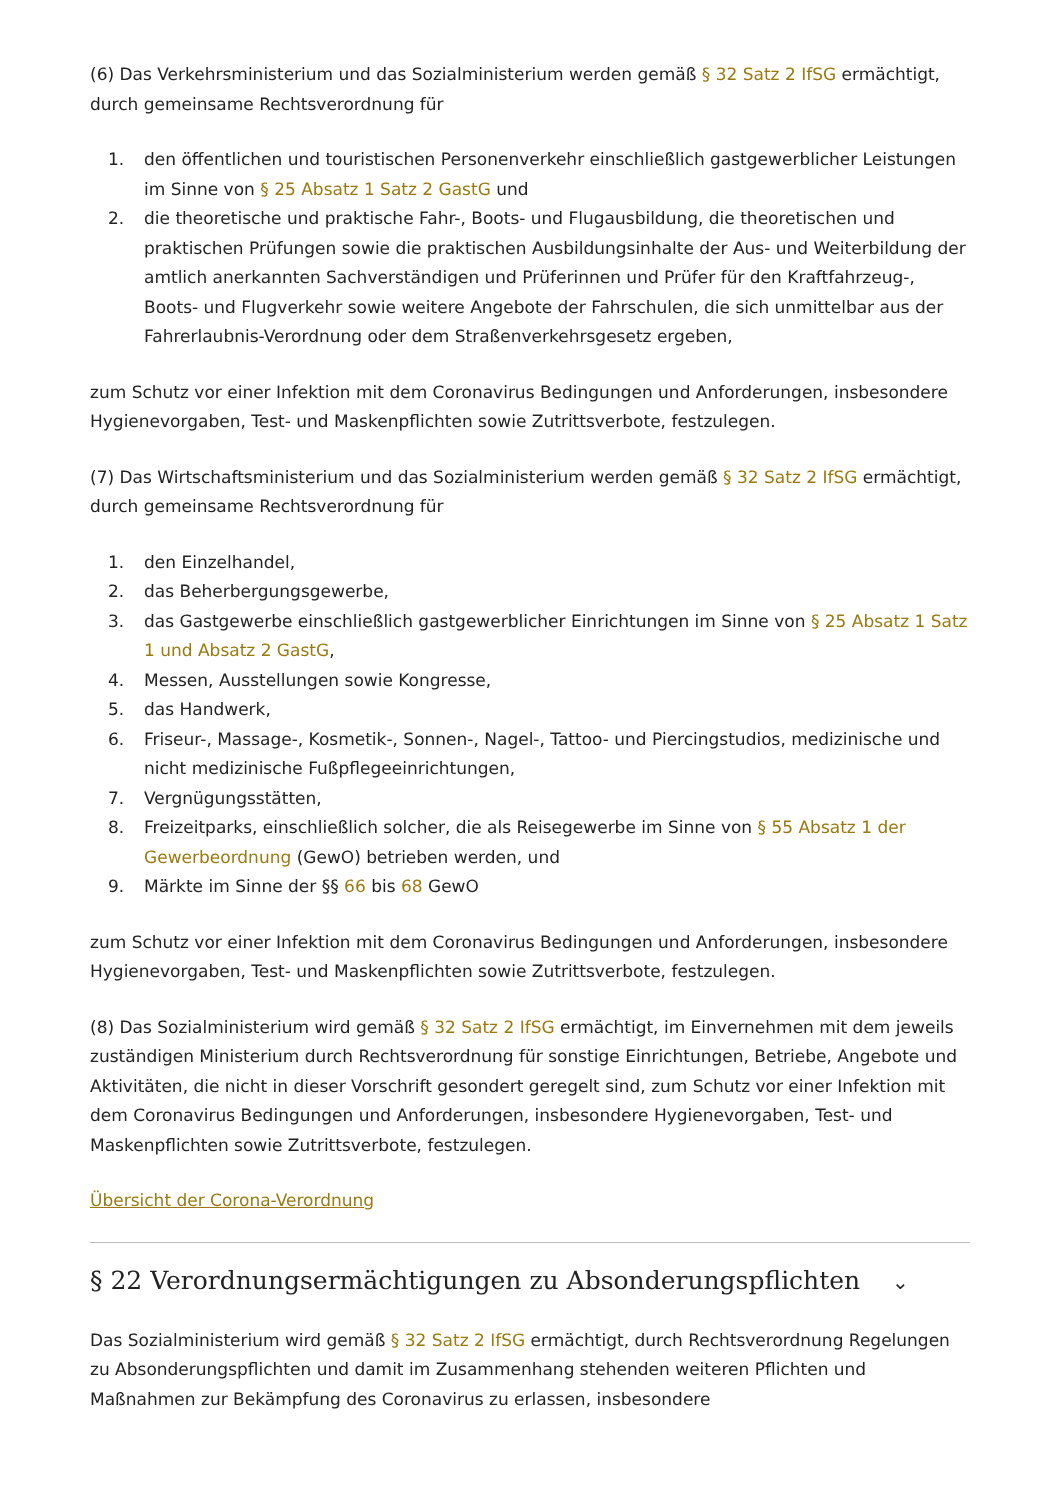(6) Das Verkehrsministerium und das Sozialministerium werden gemäß § 32 Satz 2 IfSG ermächtigt, durch gemeinsame Rechtsverordnung für
1. den öffentlichen und touristischen Personenverkehr einschließlich gastgewerblicher Leistungen im Sinne von § 25 Absatz 1 Satz 2 GastG und
2. die theoretische und praktische Fahr-, Boots- und Flugausbildung, die theoretischen und praktischen Prüfungen sowie die praktischen Ausbildungsinhalte der Aus- und Weiterbildung der amtlich anerkannten Sachverständigen und Prüferinnen und Prüfer für den Kraftfahrzeug-, Boots- und Flugverkehr sowie weitere Angebote der Fahrschulen, die sich unmittelbar aus der Fahrerlaubnis-Verordnung oder dem Straßenverkehrsgesetz ergeben,
zum Schutz vor einer Infektion mit dem Coronavirus Bedingungen und Anforderungen, insbesondere Hygienevorgaben, Test- und Maskenpflichten sowie Zutrittsverbote, festzulegen.
(7) Das Wirtschaftsministerium und das Sozialministerium werden gemäß § 32 Satz 2 IfSG ermächtigt, durch gemeinsame Rechtsverordnung für
1. den Einzelhandel,
2. das Beherbergungsgewerbe,
3. das Gastgewerbe einschließlich gastgewerblicher Einrichtungen im Sinne von § 25 Absatz 1 Satz 1 und Absatz 2 GastG,
4. Messen, Ausstellungen sowie Kongresse,
5. das Handwerk,
6. Friseur-, Massage-, Kosmetik-, Sonnen-, Nagel-, Tattoo- und Piercingstudios, medizinische und nicht medizinische Fußpflegeeinrichtungen,
7. Vergnügungsstätten,
8. Freizeitparks, einschließlich solcher, die als Reisegewerbe im Sinne von § 55 Absatz 1 der Gewerbeordnung (GewO) betrieben werden, und
9. Märkte im Sinne der §§ 66 bis 68 GewO
zum Schutz vor einer Infektion mit dem Coronavirus Bedingungen und Anforderungen, insbesondere Hygienevorgaben, Test- und Maskenpflichten sowie Zutrittsverbote, festzulegen.
(8) Das Sozialministerium wird gemäß § 32 Satz 2 IfSG ermächtigt, im Einvernehmen mit dem jeweils zuständigen Ministerium durch Rechtsverordnung für sonstige Einrichtungen, Betriebe, Angebote und Aktivitäten, die nicht in dieser Vorschrift gesondert geregelt sind, zum Schutz vor einer Infektion mit dem Coronavirus Bedingungen und Anforderungen, insbesondere Hygienevorgaben, Test- und Maskenpflichten sowie Zutrittsverbote, festzulegen.
Übersicht der Corona-Verordnung
§ 22 Verordnungsermächtigungen zu Absonderungspflichten ⌄
Das Sozialministerium wird gemäß § 32 Satz 2 IfSG ermächtigt, durch Rechtsverordnung Regelungen zu Absonderungspflichten und damit im Zusammenhang stehenden weiteren Pflichten und Maßnahmen zur Bekämpfung des Coronavirus zu erlassen, insbesondere